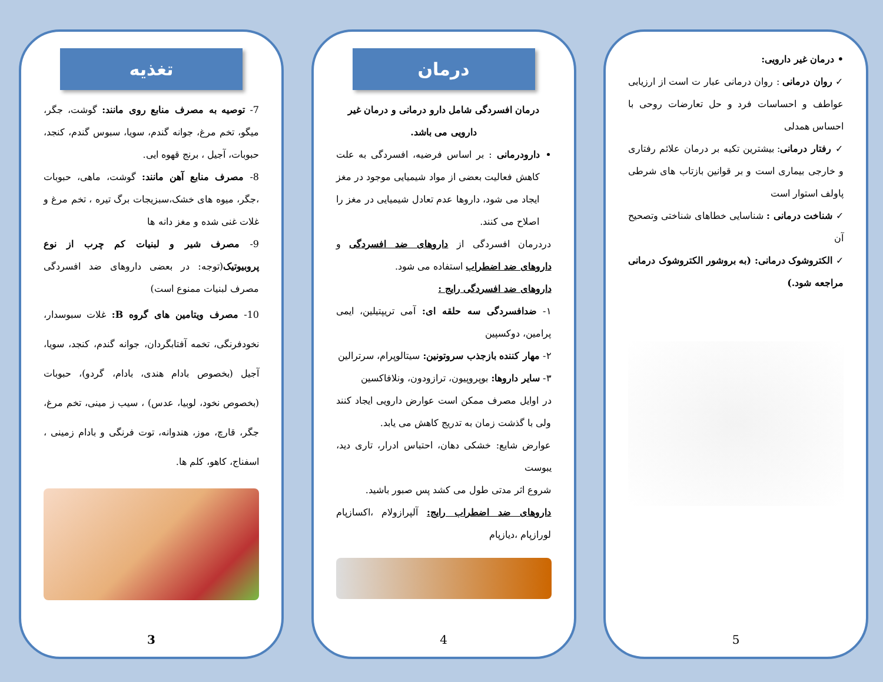تغذیه
7- توصیه به مصرف منابع روی مانند: گوشت، جگر، میگو، تخم مرغ، جوانه گندم، سویا، سبوس گندم، کنجد، حبوبات، آجیل ، برنج قهوه ایی.
8- مصرف منابع آهن مانند: گوشت، ماهی، حبوبات ،جگر، میوه های خشک،سبزیجات برگ تیره ، تخم مرغ و غلات غنی شده و مغز دانه ها
9- مصرف شیر و لبنیات کم چرب از نوع پروبیوتیک(توجه: در بعضی داروهای ضد افسردگی مصرف لبنیات ممنوع است)
10- مصرف ویتامین های گروه B: غلات سبوسدار، نخودفرنگی، تخمه آفتابگردان، جوانه گندم، کنجد، سویا، آجیل (بخصوص بادام هندی، بادام، گردو)، حبوبات (بخصوص نخود، لوبیا، عدس) ، سیب ز مینی، تخم مرغ، جگر، قارچ، موز، هندوانه، توت فرنگی و بادام زمینی ، اسفناج، کاهو، کلم ها.
3
درمان
درمان افسردگی شامل دارو درمانی و درمان غیر دارویی می باشد.
دارودرمانی : بر اساس فرضیه، افسردگی به علت کاهش فعالیت بعضی از مواد شیمیایی موجود در مغز ایجاد می شود، داروها عدم تعادل شیمیایی در مغز را اصلاح می کنند.
دردرمان افسردگی از داروهای ضد افسردگی و داروهای ضد اضطراب استفاده می شود.
داروهای ضد افسردگی رایج :
۱- ضدافسردگی سه حلقه ای: آمی تریپتیلین، ایمی پرامین، دوکسپین
۲- مهار کننده بازجذب سروتونین: سیتالوپرام، سرترالین
۳- سایر داروها: بوپروپیون، ترازودون، ونلافاکسین
در اوایل مصرف ممکن است عوارض دارویی ایجاد کنند ولی با گذشت زمان به تدریج کاهش می یابد.
عوارض شایع: خشکی دهان، احتباس ادرار، تاری دید، یبوست
شروع اثر مدتی طول می کشد پس صبور باشید.
داروهای ضد اضطراب رایج: آلپرازولام ،اکسازپام لورازپام ،دیازپام
4
• درمان غیر دارویی:
✓ روان درمانی : روان درمانی عبار ت است از ارزیابی عواطف و احساسات فرد و حل تعارضات روحی با احساس همدلی
✓ رفتار درمانی: بیشترین تکیه بر درمان علائم رفتاری و خارجی بیماری است و بر قوانین بازتاب های شرطی پاولف استوار است
✓ شناخت درمانی : شناسایی خطاهای شناختی وتصحیح آن
✓ الکتروشوک درمانی: (به بروشور الکتروشوک درمانی مراجعه شود.)
5